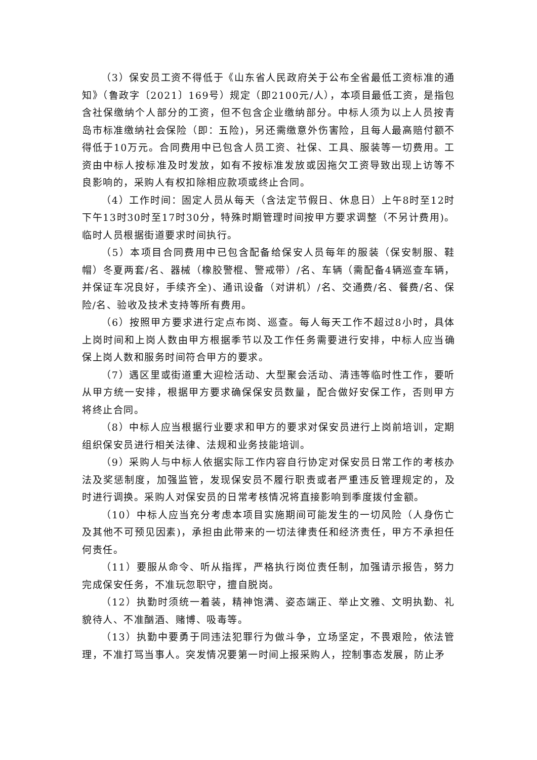（3）保安员工资不得低于《山东省人民政府关于公布全省最低工资标准的通知》（鲁政字〔2021〕169号）规定（即2100元/人），本项目最低工资，是指包含社保缴纳个人部分的工资，但不包含企业缴纳部分。中标人须为以上人员按青岛市标准缴纳社会保险（即：五险)，另还需缴意外伤害险，且每人最高赔付额不得低于10万元。合同费用中已包含人员工资、社保、工具、服装等一切费用。工资由中标人按标准及时发放，如有不按标准发放或因拖欠工资导致出现上访等不良影响的，采购人有权扣除相应款项或终止合同。
（4）工作时间：固定人员从每天（含法定节假日、休息日）上午8时至12时下午13时30时至17时30分，特殊时期管理时间按甲方要求调整（不另计费用)。临时人员根据街道要求时间执行。
（5）本项目合同费用中已包含配备给保安人员每年的服装（保安制服、鞋帽）冬夏两套/名、器械（橡胶警棍、警戒带）/名、车辆（需配备4辆巡查车辆，并保证车况良好，手续齐全)、通讯设备（对讲机）/名、交通费/名、餐费/名、保险/名、验收及技术支持等所有费用。
（6）按照甲方要求进行定点布岗、巡查。每人每天工作不超过8小时，具体上岗时间和上岗人数由甲方根据季节以及工作任务需要进行安排，中标人应当确保上岗人数和服务时间符合甲方的要求。
（7）遇区里或街道重大迎检活动、大型聚会活动、清违等临时性工作，要听从甲方统一安排，根据甲方要求确保保安员数量，配合做好安保工作，否则甲方将终止合同。
（8）中标人应当根据行业要求和甲方的要求对保安员进行上岗前培训，定期组织保安员进行相关法律、法规和业务技能培训。
（9）采购人与中标人依据实际工作内容自行协定对保安员日常工作的考核办法及奖惩制度，加强监管，发现保安员不履行职责或者严重违反管理规定的，及时进行调换。采购人对保安员的日常考核情况将直接影响到季度拨付金额。
（10）中标人应当充分考虑本项目实施期间可能发生的一切风险（人身伤亡及其他不可预见因素)，承担由此带来的一切法律责任和经济责任，甲方不承担任何责任。
（11）要服从命令、听从指挥，严格执行岗位责任制，加强请示报告，努力完成保安任务，不准玩忽职守，擅自脱岗。
（12）执勤时须统一着装，精神饱满、姿态端正、举止文雅、文明执勤、礼貌待人、不准酗酒、赌博、吸毒等。
（13）执勤中要勇于同违法犯罪行为做斗争，立场坚定，不畏艰险，依法管理，不准打骂当事人。突发情况要第一时间上报采购人，控制事态发展，防止矛